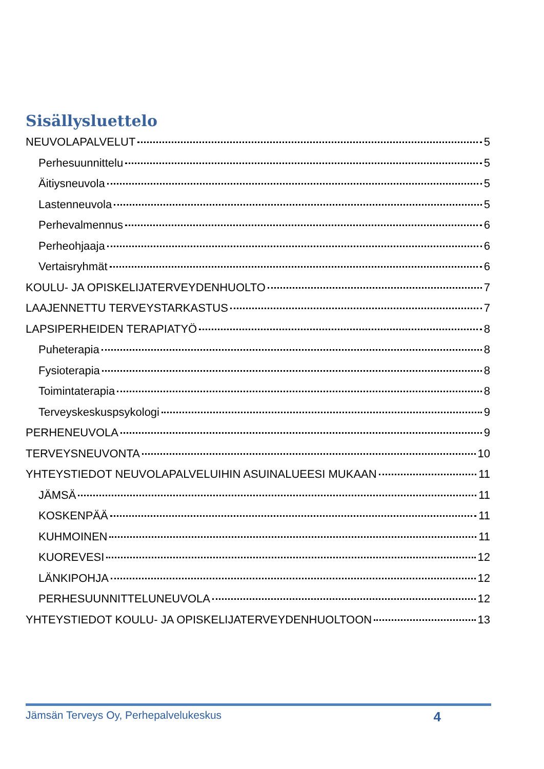Sisällysluettelo
NEUVOLAPALVELUT 5
Perhesuunnittelu 5
Äitiysneuvola 5
Lastenneuvola 5
Perhevalmennus 6
Perheohjaaja 6
Vertaisryhmät 6
KOULU- JA OPISKELIJATERVEYDENHUOLTO 7
LAAJENNETTU TERVEYSTARKASTUS 7
LAPSIPERHEIDEN TERAPIATYÖ 8
Puheterapia 8
Fysioterapia 8
Toimintaterapia 8
Terveyskeskuspsykologi 9
PERHENEUVOLA 9
TERVEYSNEUVONTA 10
YHTEYSTIEDOT NEUVOLAPALVELUIHIN ASUINALUEESI MUKAAN 11
JÄMSÄ 11
KOSKENPÄÄ 11
KUHMOINEN 11
KUOREVESI 12
LÄNKIPOHJA 12
PERHESUUNNITTELUNEUVOLA 12
YHTEYSTIEDOT KOULU- JA OPISKELIJATERVEYDENHUOLTOON 13
Jämsän Terveys Oy, Perhepalvelukeskus 4